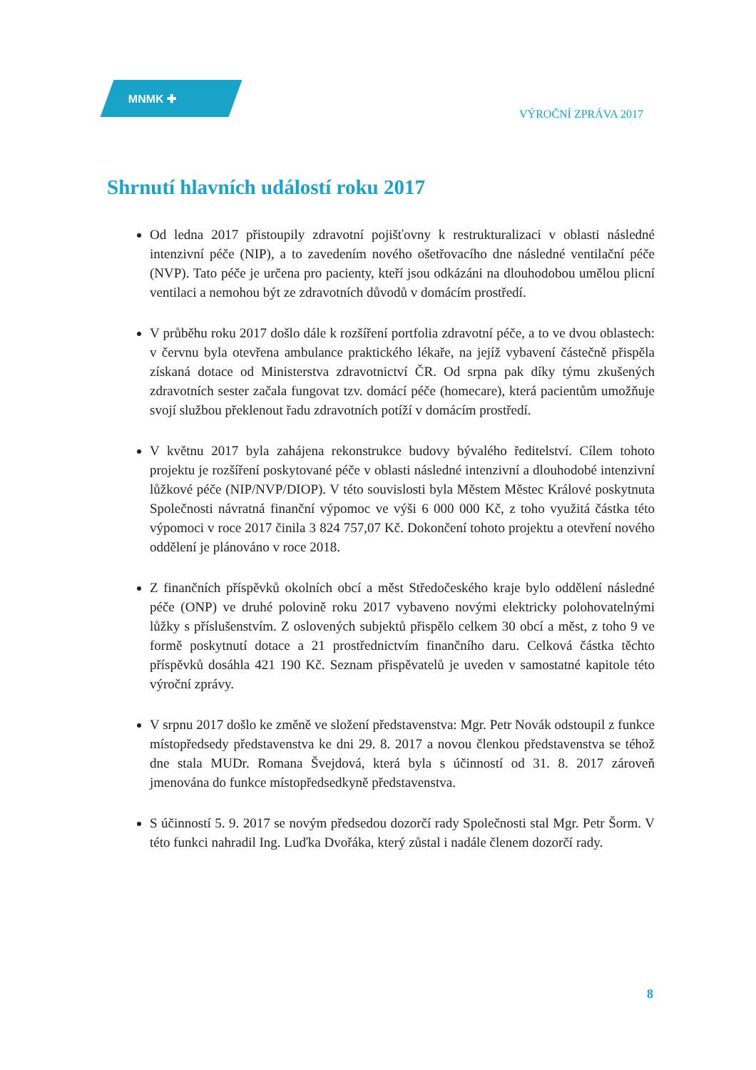MNMK ✚
VÝROČNÍ ZPRÁVA 2017
Shrnutí hlavních událostí roku 2017
Od ledna 2017 přistoupily zdravotní pojišťovny k restrukturalizaci v oblasti následné intenzivní péče (NIP), a to zavedením nového ošetřovacího dne následné ventilační péče (NVP). Tato péče je určena pro pacienty, kteří jsou odkázáni na dlouhodobou umělou plicní ventilaci a nemohou být ze zdravotních důvodů v domácím prostředí.
V průběhu roku 2017 došlo dále k rozšíření portfolia zdravotní péče, a to ve dvou oblastech: v červnu byla otevřena ambulance praktického lékaře, na jejíž vybavení částečně přispěla získaná dotace od Ministerstva zdravotnictví ČR. Od srpna pak díky týmu zkušených zdravotních sester začala fungovat tzv. domácí péče (homecare), která pacientům umožňuje svojí službou překlenout řadu zdravotních potíží v domácím prostředí.
V květnu 2017 byla zahájena rekonstrukce budovy bývalého ředitelství. Cílem tohoto projektu je rozšíření poskytované péče v oblasti následné intenzivní a dlouhodobé intenzivní lůžkové péče (NIP/NVP/DIOP). V této souvislosti byla Městem Městec Králové poskytnuta Společnosti návratná finanční výpomoc ve výši 6 000 000 Kč, z toho využitá částka této výpomoci v roce 2017 činila 3 824 757,07 Kč. Dokončení tohoto projektu a otevření nového oddělení je plánováno v roce 2018.
Z finančních příspěvků okolních obcí a měst Středočeského kraje bylo oddělení následné péče (ONP) ve druhé polovině roku 2017 vybaveno novými elektricky polohovatelnými lůžky s příslušenstvím. Z oslovených subjektů přispělo celkem 30 obcí a měst, z toho 9 ve formě poskytnutí dotace a 21 prostřednictvím finančního daru. Celková částka těchto příspěvků dosáhla 421 190 Kč. Seznam přispěvatelů je uveden v samostatné kapitole této výroční zprávy.
V srpnu 2017 došlo ke změně ve složení představenstva: Mgr. Petr Novák odstoupil z funkce místopředsedy představenstva ke dni 29. 8. 2017 a novou členkou představenstva se téhož dne stala MUDr. Romana Švejdová, která byla s účinností od 31. 8. 2017 zároveň jmenována do funkce místopředsedkyně představenstva.
S účinností 5. 9. 2017 se novým předsedou dozorčí rady Společnosti stal Mgr. Petr Šorm. V této funkci nahradil Ing. Luďka Dvořáka, který zůstal i nadále členem dozorčí rady.
8